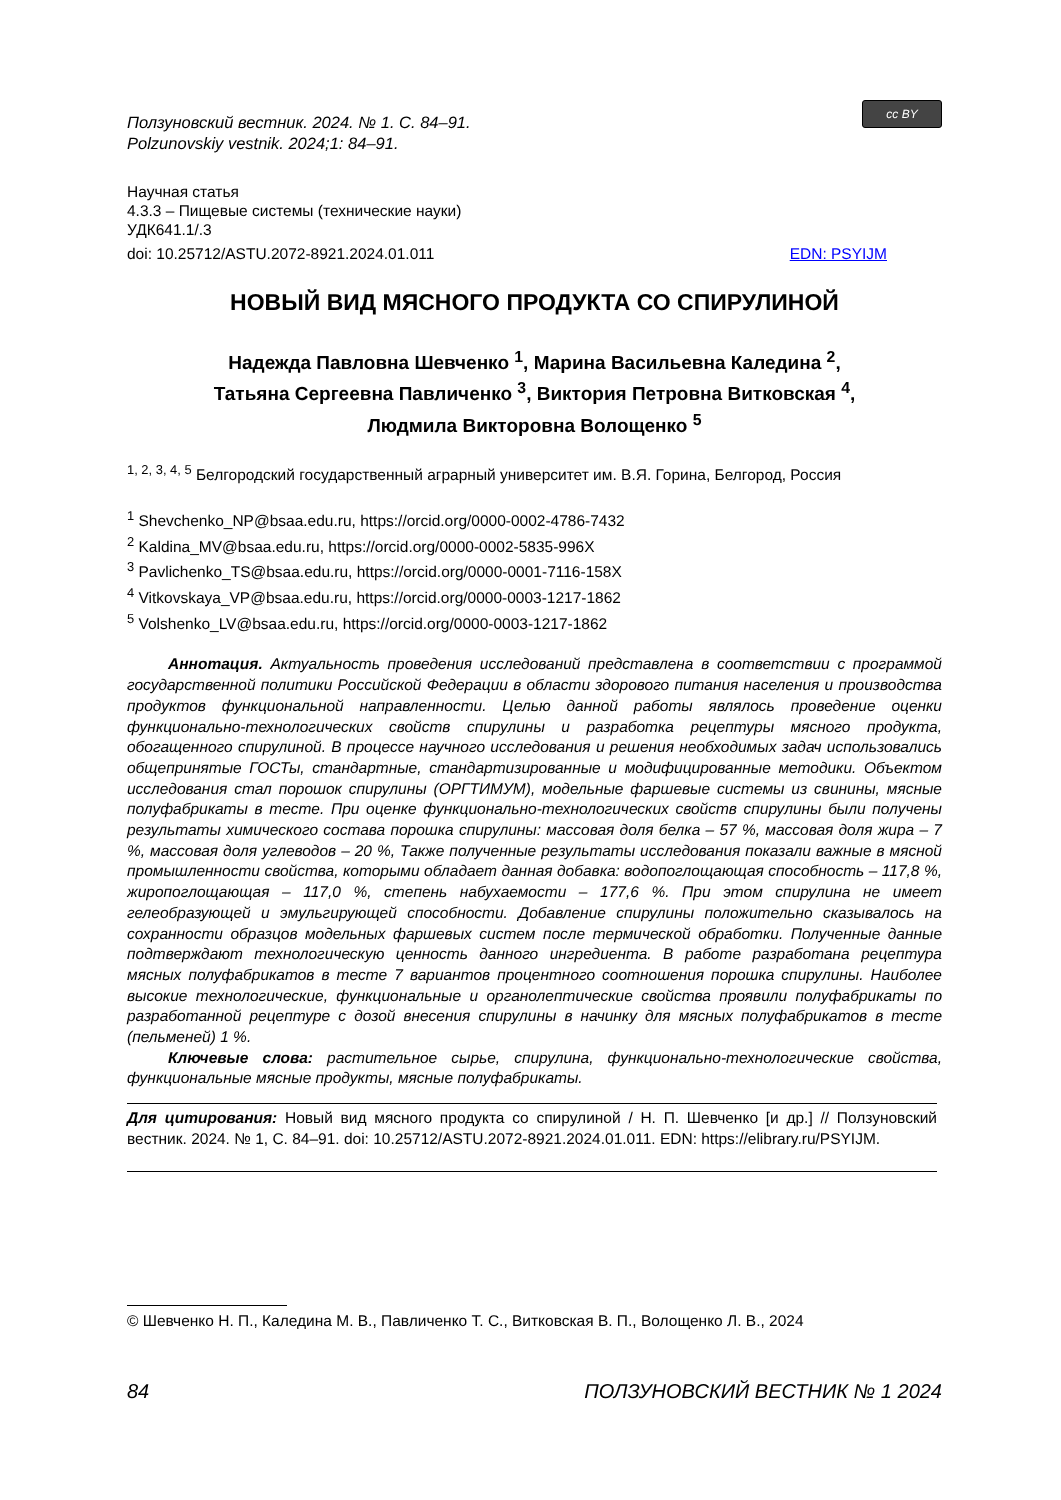Ползуновский вестник. 2024. № 1. С. 84–91.
Polzunovskiy vestnik. 2024;1: 84–91.
cc BY
Научная статья
4.3.3 – Пищевые системы (технические науки)
УДК641.1/.3
doi: 10.25712/ASTU.2072-8921.2024.01.011 EDN: PSYIJM
НОВЫЙ ВИД МЯСНОГО ПРОДУКТА СО СПИРУЛИНОЙ
Надежда Павловна Шевченко <sup>1</sup>, Марина Васильевна Каледина <sup>2</sup>,
Татьяна Сергеевна Павличенко <sup>3</sup>, Виктория Петровна Витковская <sup>4</sup>,
Людмила Викторовна Волощенко <sup>5</sup>
<sup>1, 2, 3, 4, 5</sup> Белгородский государственный аграрный университет им. В.Я. Горина, Белгород, Россия
<sup>1</sup> Shevchenko_NP@bsaa.edu.ru, https://orcid.org/0000-0002-4786-7432
<sup>2</sup> Kaldina_MV@bsaa.edu.ru, https://orcid.org/0000-0002-5835-996X
<sup>3</sup> Pavlichenko_TS@bsaa.edu.ru, https://orcid.org/0000-0001-7116-158X
<sup>4</sup> Vitkovskaya_VP@bsaa.edu.ru, https://orcid.org/0000-0003-1217-1862
<sup>5</sup> Volshenko_LV@bsaa.edu.ru, https://orcid.org/0000-0003-1217-1862
Аннотация. Актуальность проведения исследований представлена в соответствии с программой государственной политики Российской Федерации в области здорового питания населения и производства продуктов функциональной направленности. Целью данной работы являлось проведение оценки функционально-технологических свойств спирулины и разработка рецептуры мясного продукта, обогащенного спирулиной. В процессе научного исследования и решения необходимых задач использовались общепринятые ГОСТы, стандартные, стандартизированные и модифицированные методики. Объектом исследования стал порошок спирулины (ОРГТИМУМ), модельные фаршевые системы из свинины, мясные полуфабрикаты в тесте. При оценке функционально-технологических свойств спирулины были получены результаты химического состава порошка спирулины: массовая доля белка – 57 %, массовая доля жира – 7 %, массовая доля углеводов – 20 %, Также полученные результаты исследования показали важные в мясной промышленности свойства, которыми обладает данная добавка: водопоглощающая способность – 117,8 %, жиропоглощающая – 117,0 %, степень набухаемости – 177,6 %. При этом спирулина не имеет гелеобразующей и эмульгирующей способности. Добавление спирулины положительно сказывалось на сохранности образцов модельных фаршевых систем после термической обработки. Полученные данные подтверждают технологическую ценность данного ингредиента. В работе разработана рецептура мясных полуфабрикатов в тесте 7 вариантов процентного соотношения порошка спирулины. Наиболее высокие технологические, функциональные и органолептические свойства проявили полуфабрикаты по разработанной рецептуре с дозой внесения спирулины в начинку для мясных полуфабрикатов в тесте (пельменей) 1 %.
Ключевые слова: растительное сырье, спирулина, функционально-технологические свойства, функциональные мясные продукты, мясные полуфабрикаты.
Для цитирования: Новый вид мясного продукта со спирулиной / Н. П. Шевченко [и др.] // Ползуновский вестник. 2024. № 1, С. 84–91. doi: 10.25712/ASTU.2072-8921.2024.01.011. EDN: https://elibrary.ru/PSYIJM.
© Шевченко Н. П., Каледина М. В., Павличенко Т. С., Витковская В. П., Волощенко Л. В., 2024
84 ПОЛЗУНОВСКИЙ ВЕСТНИК № 1 2024